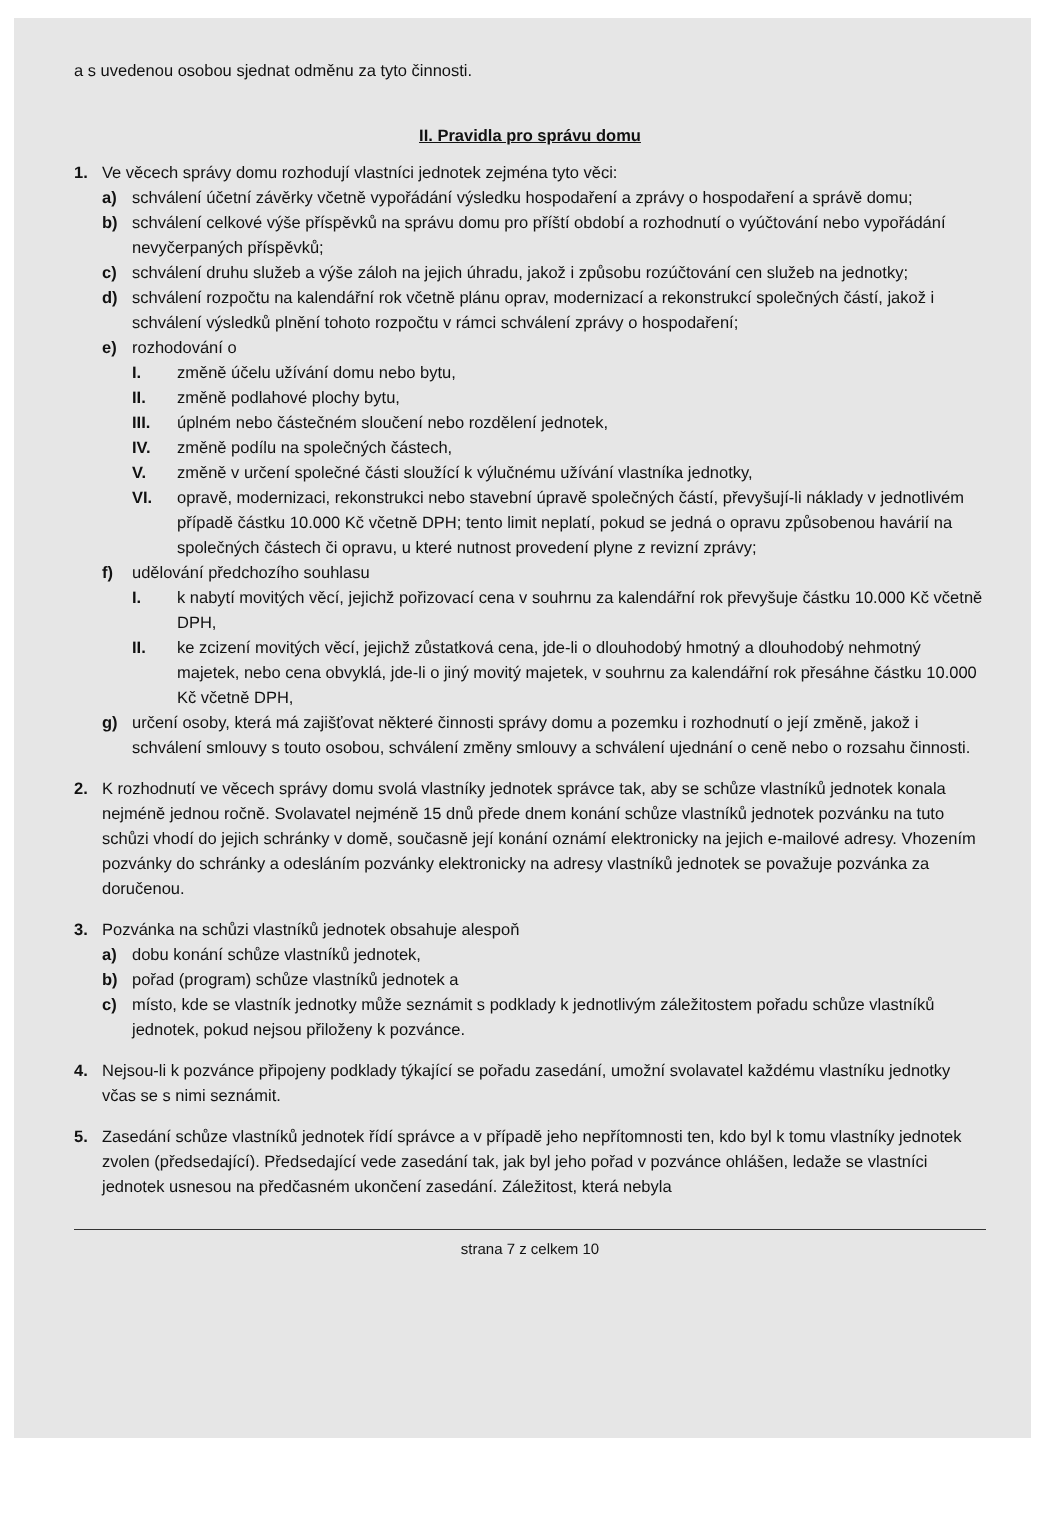a s uvedenou osobou sjednat odměnu za tyto činnosti.
II. Pravidla pro správu domu
1. Ve věcech správy domu rozhodují vlastníci jednotek zejména tyto věci:
a) schválení účetní závěrky včetně vypořádání výsledku hospodaření a zprávy o hospodaření a správě domu;
b) schválení celkové výše příspěvků na správu domu pro příští období a rozhodnutí o vyúčtování nebo vypořádání nevyčerpaných příspěvků;
c) schválení druhu služeb a výše záloh na jejich úhradu, jakož i způsobu rozúčtování cen služeb na jednotky;
d) schválení rozpočtu na kalendářní rok včetně plánu oprav, modernizací a rekonstrukcí společných částí, jakož i schválení výsledků plnění tohoto rozpočtu v rámci schválení zprávy o hospodaření;
e) rozhodování o
I. změně účelu užívání domu nebo bytu,
II. změně podlahové plochy bytu,
III. úplném nebo částečném sloučení nebo rozdělení jednotek,
IV. změně podílu na společných částech,
V. změně v určení společné části sloužící k výlučnému užívání vlastníka jednotky,
VI. opravě, modernizaci, rekonstrukci nebo stavební úpravě společných částí, převyšují-li náklady v jednotlivém případě částku 10.000 Kč včetně DPH; tento limit neplatí, pokud se jedná o opravu způsobenou havárií na společných částech či opravu, u které nutnost provedení plyne z revizní zprávy;
f) udělování předchozího souhlasu
I. k nabytí movitých věcí, jejichž pořizovací cena v souhrnu za kalendářní rok převyšuje částku 10.000 Kč včetně DPH,
II. ke zcizení movitých věcí, jejichž zůstatková cena, jde-li o dlouhodobý hmotný a dlouhodobý nehmotný majetek, nebo cena obvyklá, jde-li o jiný movitý majetek, v souhrnu za kalendářní rok přesáhne částku 10.000 Kč včetně DPH,
g) určení osoby, která má zajišťovat některé činnosti správy domu a pozemku i rozhodnutí o její změně, jakož i schválení smlouvy s touto osobou, schválení změny smlouvy a schválení ujednání o ceně nebo o rozsahu činnosti.
2. K rozhodnutí ve věcech správy domu svolá vlastníky jednotek správce tak, aby se schůze vlastníků jednotek konala nejméně jednou ročně. Svolavatel nejméně 15 dnů přede dnem konání schůze vlastníků jednotek pozvánku na tuto schůzi vhodí do jejich schránky v domě, současně její konání oznámí elektronicky na jejich e-mailové adresy. Vhozením pozvánky do schránky a odesláním pozvánky elektronicky na adresy vlastníků jednotek se považuje pozvánka za doručenou.
3. Pozvánka na schůzi vlastníků jednotek obsahuje alespoň
a) dobu konání schůze vlastníků jednotek,
b) pořad (program) schůze vlastníků jednotek a
c) místo, kde se vlastník jednotky může seznámit s podklady k jednotlivým záležitostem pořadu schůze vlastníků jednotek, pokud nejsou přiloženy k pozvánce.
4. Nejsou-li k pozvánce připojeny podklady týkající se pořadu zasedání, umožní svolavatel každému vlastníku jednotky včas se s nimi seznámit.
5. Zasedání schůze vlastníků jednotek řídí správce a v případě jeho nepřítomnosti ten, kdo byl k tomu vlastníky jednotek zvolen (předsedající). Předsedající vede zasedání tak, jak byl jeho pořad v pozvánce ohlášen, ledaže se vlastníci jednotek usnesou na předčasném ukončení zasedání. Záležitost, která nebyla
strana 7 z celkem 10